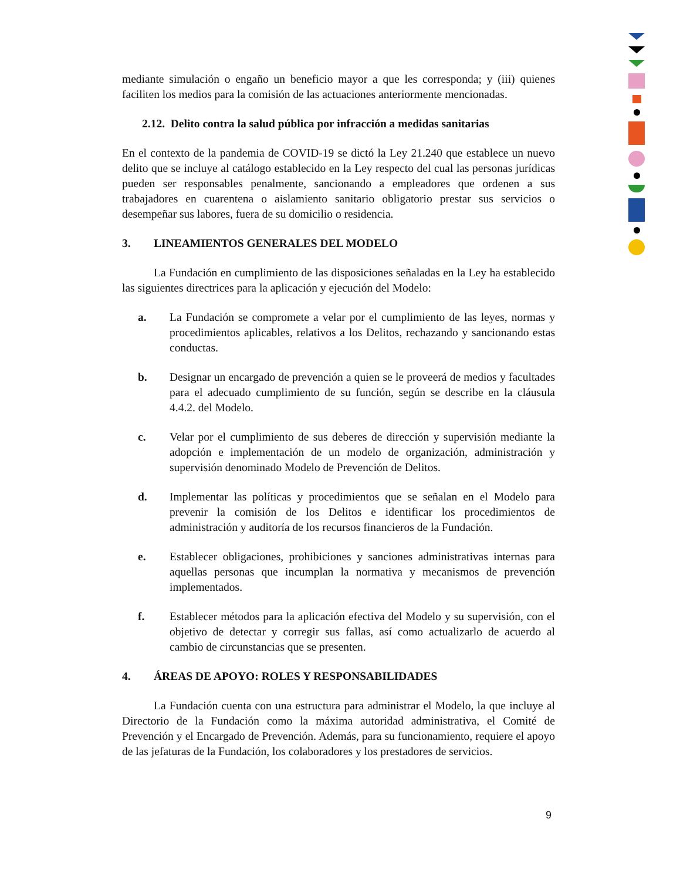mediante simulación o engaño un beneficio mayor a que les corresponda; y (iii) quienes faciliten los medios para la comisión de las actuaciones anteriormente mencionadas.
2.12. Delito contra la salud pública por infracción a medidas sanitarias
En el contexto de la pandemia de COVID-19 se dictó la Ley 21.240 que establece un nuevo delito que se incluye al catálogo establecido en la Ley respecto del cual las personas jurídicas pueden ser responsables penalmente, sancionando a empleadores que ordenen a sus trabajadores en cuarentena o aislamiento sanitario obligatorio prestar sus servicios o desempeñar sus labores, fuera de su domicilio o residencia.
3. LINEAMIENTOS GENERALES DEL MODELO
La Fundación en cumplimiento de las disposiciones señaladas en la Ley ha establecido las siguientes directrices para la aplicación y ejecución del Modelo:
a. La Fundación se compromete a velar por el cumplimiento de las leyes, normas y procedimientos aplicables, relativos a los Delitos, rechazando y sancionando estas conductas.
b. Designar un encargado de prevención a quien se le proveerá de medios y facultades para el adecuado cumplimiento de su función, según se describe en la cláusula 4.4.2. del Modelo.
c. Velar por el cumplimiento de sus deberes de dirección y supervisión mediante la adopción e implementación de un modelo de organización, administración y supervisión denominado Modelo de Prevención de Delitos.
d. Implementar las políticas y procedimientos que se señalan en el Modelo para prevenir la comisión de los Delitos e identificar los procedimientos de administración y auditoría de los recursos financieros de la Fundación.
e. Establecer obligaciones, prohibiciones y sanciones administrativas internas para aquellas personas que incumplan la normativa y mecanismos de prevención implementados.
f. Establecer métodos para la aplicación efectiva del Modelo y su supervisión, con el objetivo de detectar y corregir sus fallas, así como actualizarlo de acuerdo al cambio de circunstancias que se presenten.
4. ÁREAS DE APOYO: ROLES Y RESPONSABILIDADES
La Fundación cuenta con una estructura para administrar el Modelo, la que incluye al Directorio de la Fundación como la máxima autoridad administrativa, el Comité de Prevención y el Encargado de Prevención. Además, para su funcionamiento, requiere el apoyo de las jefaturas de la Fundación, los colaboradores y los prestadores de servicios.
9